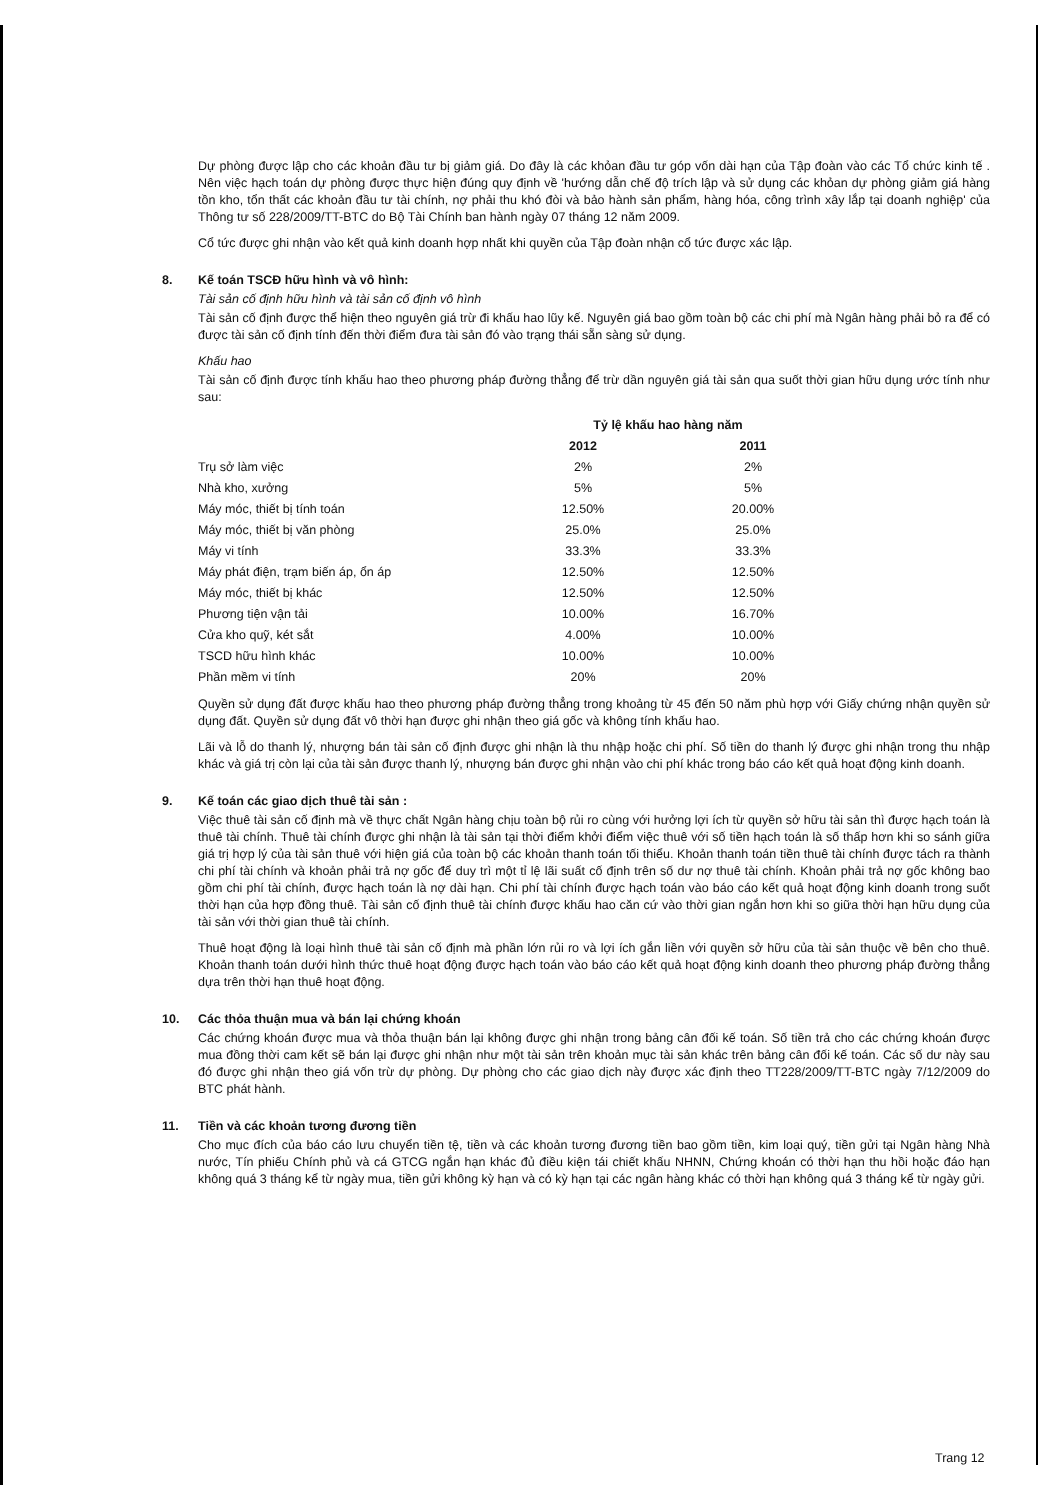Dự phòng được lập cho các khoản đầu tư bị giảm giá. Do đây là các khỏan đầu tư góp vốn dài hạn của Tập đoàn vào các Tổ chức kinh tế . Nên việc hạch toán dự phòng được thực hiện đúng quy định về 'hướng dẫn chế độ trích lập và sử dụng các khỏan dự phòng giảm giá hàng tồn kho, tổn thất các khoản đầu tư tài chính, nợ phải thu khó đòi và bảo hành sản phẩm, hàng hóa, công trình xây lắp tại doanh nghiệp' của Thông tư số 228/2009/TT-BTC do Bộ Tài Chính ban hành ngày 07 tháng 12 năm 2009.
Cổ tức được ghi nhận vào kết quả kinh doanh hợp nhất khi quyền của Tập đoàn nhận cổ tức được xác lập.
8. Kế toán TSCĐ hữu hình và vô hình:
Tài sản cố định hữu hình và tài sản cố định vô hình
Tài sản cố định được thể hiện theo nguyên giá trừ đi khấu hao lũy kế. Nguyên giá bao gồm toàn bộ các chi phí mà Ngân hàng phải bỏ ra để có được tài sản cố định tính đến thời điểm đưa tài sản đó vào trạng thái sẵn sàng sử dụng.
Khấu hao
Tài sản cố định được tính khấu hao theo phương pháp đường thẳng để trừ dần nguyên giá tài sản qua suốt thời gian hữu dụng ước tính như sau:
| | Tỷ lệ khấu hao hàng năm | |
| --- | --- | --- |
| | 2012 | 2011 |
| Trụ sở làm việc | 2% | 2% |
| Nhà kho, xưởng | 5% | 5% |
| Máy móc, thiết bị tính toán | 12.50% | 20.00% |
| Máy móc, thiết bị văn phòng | 25.0% | 25.0% |
| Máy vi tính | 33.3% | 33.3% |
| Máy phát điện, trạm biến áp, ổn áp | 12.50% | 12.50% |
| Máy móc, thiết bị khác | 12.50% | 12.50% |
| Phương tiện vận tải | 10.00% | 16.70% |
| Cửa kho quỹ, két sắt | 4.00% | 10.00% |
| TSCD hữu hình khác | 10.00% | 10.00% |
| Phần mềm vi tính | 20% | 20% |
Quyền sử dụng đất được khấu hao theo phương pháp đường thẳng trong khoảng từ 45 đến 50 năm phù hợp với Giấy chứng nhận quyền sử dụng đất. Quyền sử dụng đất vô thời hạn được ghi nhận theo giá gốc và không tính khấu hao.
Lãi và lỗ do thanh lý, nhượng bán tài sản cố định được ghi nhận là thu nhập hoặc chi phí. Số tiền do thanh lý được ghi nhận trong thu nhập khác và giá trị còn lại của tài sản được thanh lý, nhượng bán được ghi nhận vào chi phí khác trong báo cáo kết quả hoạt động kinh doanh.
9. Kế toán các giao dịch thuê tài sản :
Việc thuê tài sản cố định mà về thực chất Ngân hàng chịu toàn bộ rủi ro cùng với hưởng lợi ích từ quyền sở hữu tài sản thì được hạch toán là thuê tài chính. Thuê tài chính được ghi nhận là tài sản tại thời điểm khởi điểm việc thuê với số tiền hạch toán là số thấp hơn khi so sánh giữa giá trị hợp lý của tài sản thuê với hiện giá của toàn bộ các khoản thanh toán tối thiểu. Khoản thanh toán tiền thuê tài chính được tách ra thành chi phí tài chính và khoản phải trả nợ gốc để duy trì một tỉ lệ lãi suất cố định trên số dư nợ thuê tài chính. Khoản phải trả nợ gốc không bao gồm chi phí tài chính, được hạch toán là nợ dài hạn. Chi phí tài chính được hạch toán vào báo cáo kết quả hoạt động kinh doanh trong suốt thời hạn của hợp đồng thuê. Tài sản cố định thuê tài chính được khấu hao căn cứ vào thời gian ngắn hơn khi so giữa thời hạn hữu dụng của tài sản với thời gian thuê tài chính.
Thuê hoạt động là loại hình thuê tài sản cố định mà phần lớn rủi ro và lợi ích gắn liền với quyền sở hữu của tài sản thuộc về bên cho thuê. Khoản thanh toán dưới hình thức thuê hoạt động được hạch toán vào báo cáo kết quả hoạt động kinh doanh theo phương pháp đường thẳng dựa trên thời hạn thuê hoạt động.
10. Các thỏa thuận mua và bán lại chứng khoán
Các chứng khoán được mua và thỏa thuận bán lại không được ghi nhận trong bảng cân đối kế toán. Số tiền trả cho các chứng khoán được mua đồng thời cam kết sẽ bán lại được ghi nhận như một tài sản trên khoản mục tài sản khác trên bảng cân đối kế toán. Các số dư này sau đó được ghi nhận theo giá vốn trừ dự phòng. Dự phòng cho các giao dịch này được xác định theo TT228/2009/TT-BTC ngày 7/12/2009 do BTC phát hành.
11. Tiền và các khoản tương đương tiền
Cho mục đích của báo cáo lưu chuyển tiền tệ, tiền và các khoản tương đương tiền bao gồm tiền, kim loại quý, tiền gửi tại Ngân hàng Nhà nước, Tín phiếu Chính phủ và cá GTCG ngắn hạn khác đủ điều kiện tái chiết khấu NHNN, Chứng khoán có thời hạn thu hồi hoặc đáo hạn không quá 3 tháng kể từ ngày mua, tiền gửi không kỳ hạn và có kỳ hạn tại các ngân hàng khác có thời hạn không quá 3 tháng kể từ ngày gửi.
Trang 12